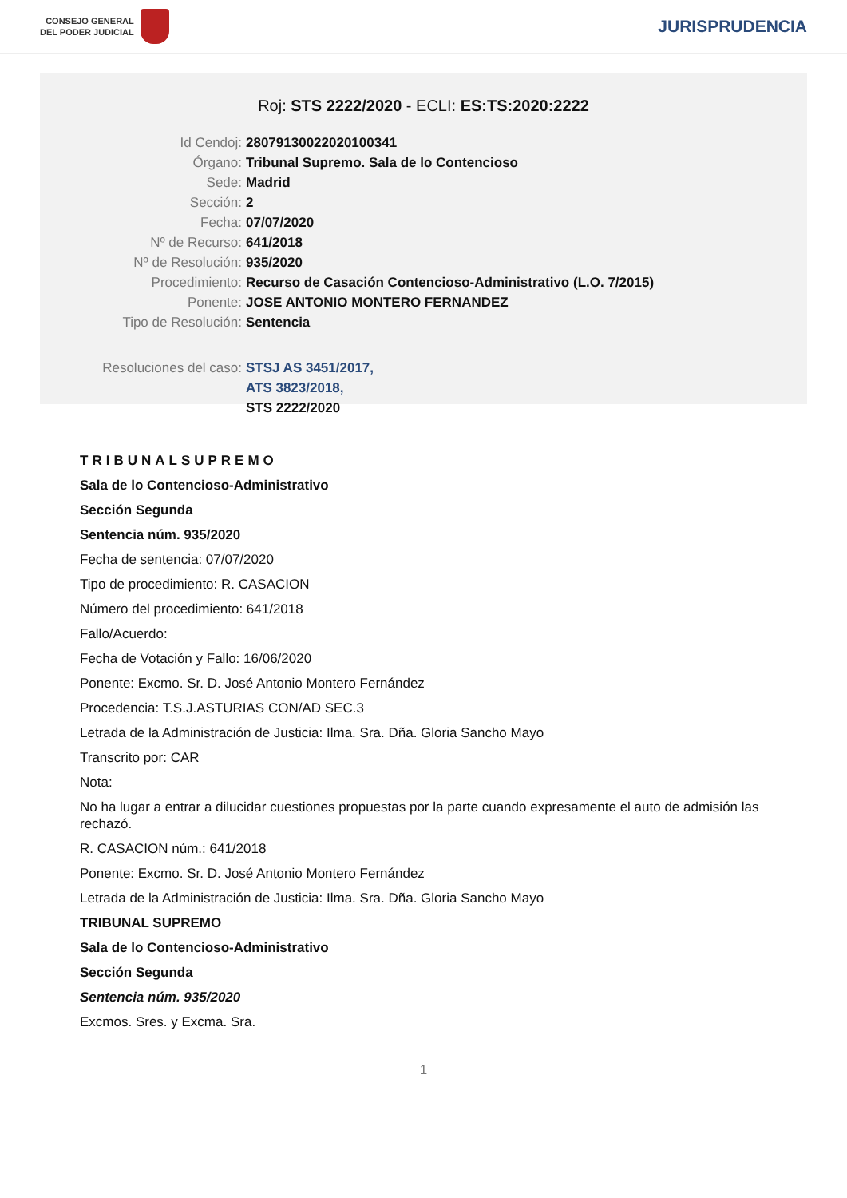CONSEJO GENERAL
DEL PODER JUDICIAL
JURISPRUDENCIA
Roj: STS 2222/2020 - ECLI: ES:TS:2020:2222
Id Cendoj: 28079130022020100341
Órgano: Tribunal Supremo. Sala de lo Contencioso
Sede: Madrid
Sección: 2
Fecha: 07/07/2020
Nº de Recurso: 641/2018
Nº de Resolución: 935/2020
Procedimiento: Recurso de Casación Contencioso-Administrativo (L.O. 7/2015)
Ponente: JOSE ANTONIO MONTERO FERNANDEZ
Tipo de Resolución: Sentencia
Resoluciones del caso: STSJ AS 3451/2017,
ATS 3823/2018,
STS 2222/2020
TRIBUNALSUPREMO
Sala de lo Contencioso-Administrativo
Sección Segunda
Sentencia núm. 935/2020
Fecha de sentencia: 07/07/2020
Tipo de procedimiento: R. CASACION
Número del procedimiento: 641/2018
Fallo/Acuerdo:
Fecha de Votación y Fallo: 16/06/2020
Ponente: Excmo. Sr. D. José Antonio Montero Fernández
Procedencia: T.S.J.ASTURIAS CON/AD SEC.3
Letrada de la Administración de Justicia: Ilma. Sra. Dña. Gloria Sancho Mayo
Transcrito por: CAR
Nota:
No ha lugar a entrar a dilucidar cuestiones propuestas por la parte cuando expresamente el auto de admisión las rechazó.
R. CASACION núm.: 641/2018
Ponente: Excmo. Sr. D. José Antonio Montero Fernández
Letrada de la Administración de Justicia: Ilma. Sra. Dña. Gloria Sancho Mayo
TRIBUNAL SUPREMO
Sala de lo Contencioso-Administrativo
Sección Segunda
Sentencia núm. 935/2020
Excmos. Sres. y Excma. Sra.
1